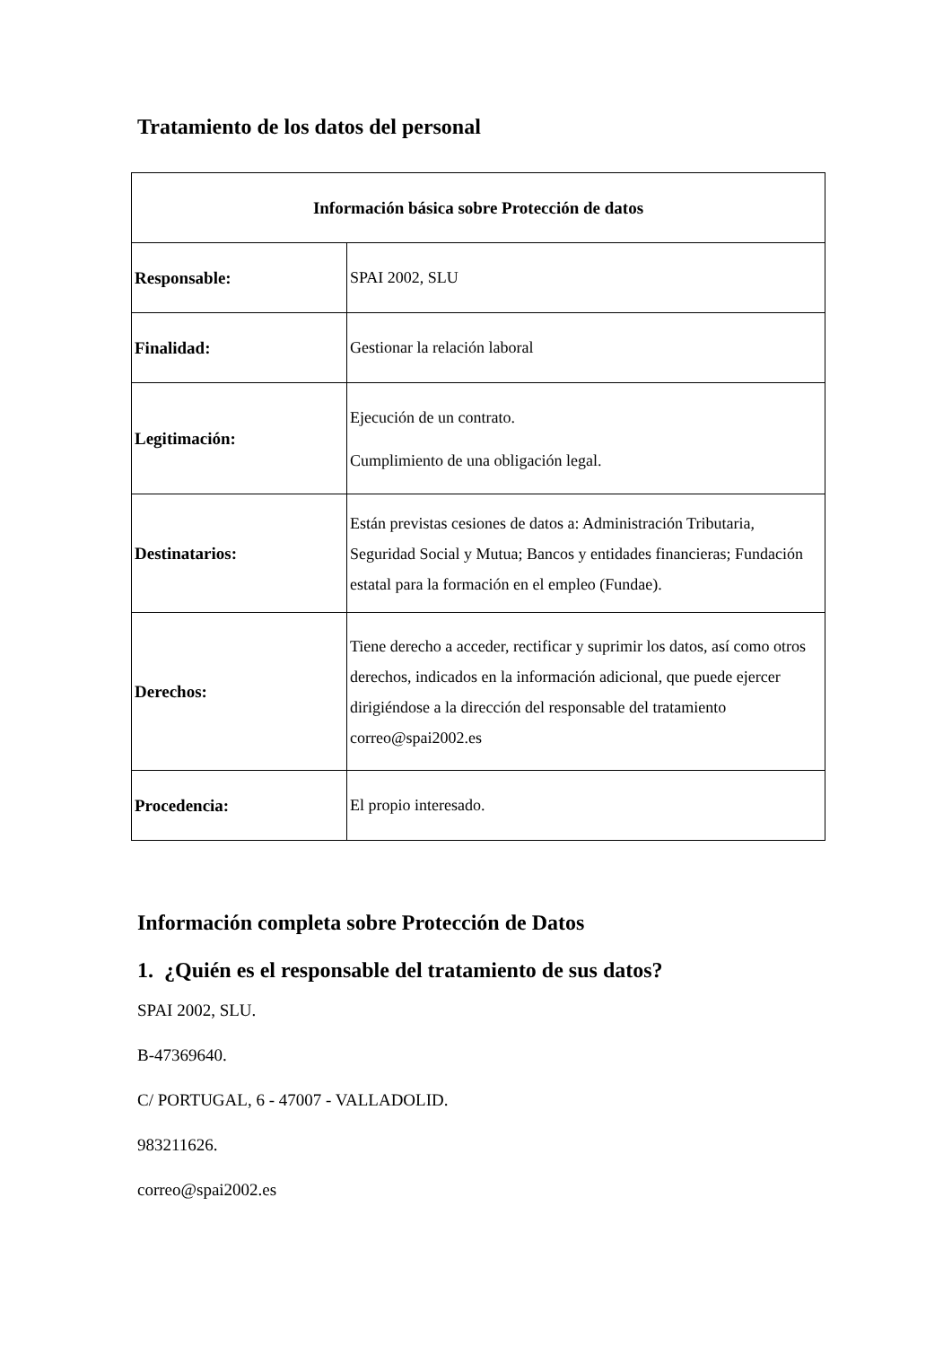Tratamiento de los datos del personal
| Información básica sobre Protección de datos | |
| --- | --- |
| Responsable: | SPAI 2002, SLU |
| Finalidad: | Gestionar la relación laboral |
| Legitimación: | Ejecución de un contrato. Cumplimiento de una obligación legal. |
| Destinatarios: | Están previstas cesiones de datos a: Administración Tributaria, Seguridad Social y Mutua; Bancos y entidades financieras; Fundación estatal para la formación en el empleo (Fundae). |
| Derechos: | Tiene derecho a acceder, rectificar y suprimir los datos, así como otros derechos, indicados en la información adicional, que puede ejercer dirigiéndose a la dirección del responsable del tratamiento correo@spai2002.es |
| Procedencia: | El propio interesado. |
Información completa sobre Protección de Datos
1. ¿Quién es el responsable del tratamiento de sus datos?
SPAI 2002, SLU.
B-47369640.
C/ PORTUGAL, 6 - 47007 - VALLADOLID.
983211626.
correo@spai2002.es